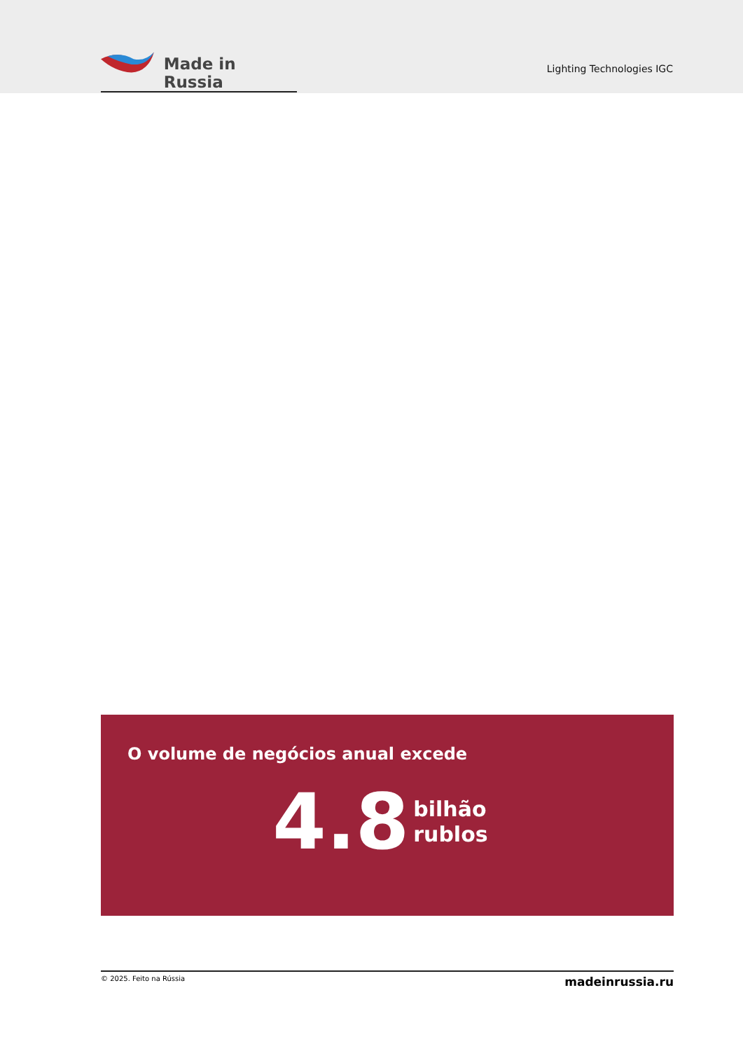Made in Russia
Lighting Technologies IGC
O volume de negócios anual excede
4.8 bilhão
rublos
© 2025. Feito na Rússia madeinrussia.ru